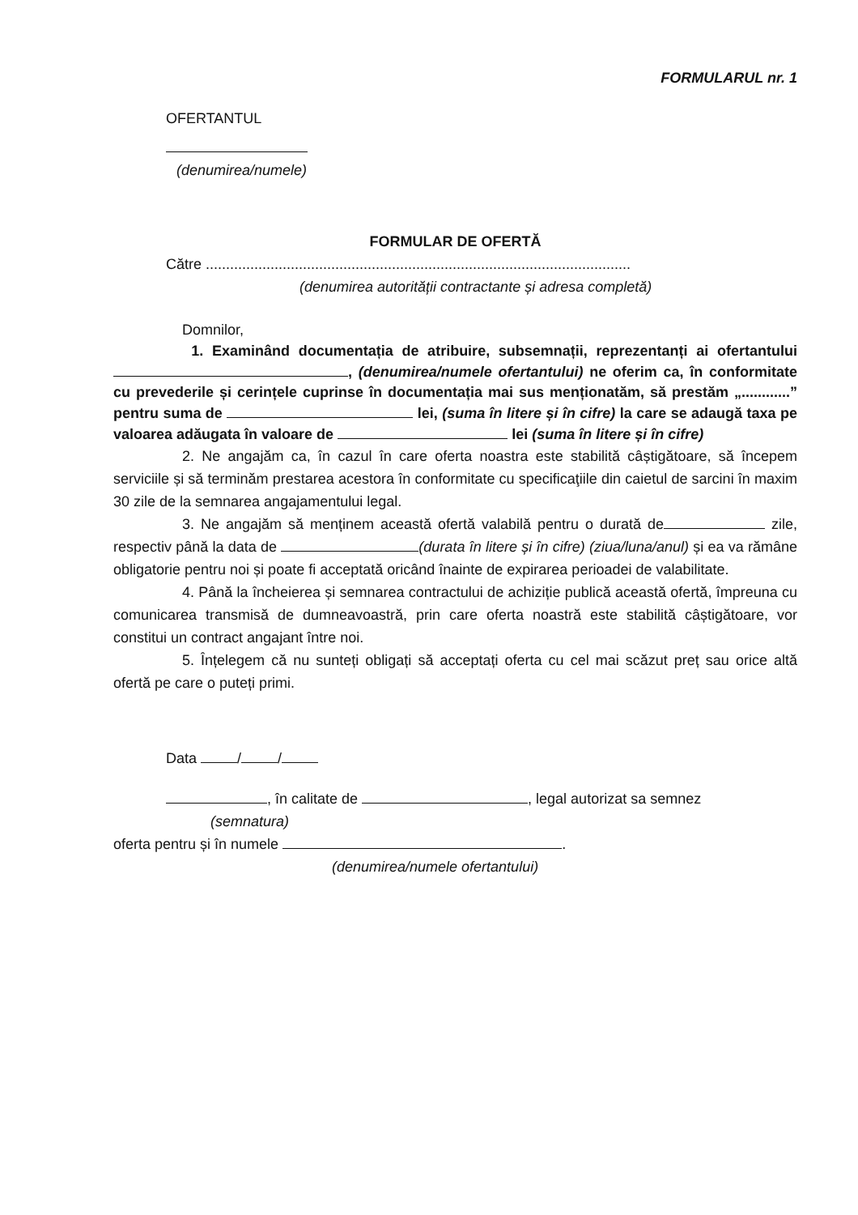FORMULARUL nr. 1
OFERTANTUL
(denumirea/numele)
FORMULAR DE OFERTĂ
Către .........................................................................................................
(denumirea autorității contractante și adresa completă)
Domnilor,
1. Examinând documentația de atribuire, subsemnații, reprezentanți ai ofertantului , (denumirea/numele ofertantului) ne oferim ca, în conformitate cu prevederile și cerințele cuprinse în documentația mai sus menționatăm, să prestăm „............” pentru suma de lei, (suma în litere și în cifre) la care se adaugă taxa pe valoarea adăugata în valoare de lei (suma în litere și în cifre)
2. Ne angajăm ca, în cazul în care oferta noastra este stabilită câștigătoare, să începem serviciile și să terminăm prestarea acestora în conformitate cu specificaţiile din caietul de sarcini în maxim 30 zile de la semnarea angajamentului legal.
3. Ne angajăm să menținem această ofertă valabilă pentru o durată de zile, respectiv până la data de (durata în litere și în cifre) (ziua/luna/anul) și ea va rămâne obligatorie pentru noi și poate fi acceptată oricând înainte de expirarea perioadei de valabilitate.
4. Până la încheierea și semnarea contractului de achiziție publică această ofertă, împreuna cu comunicarea transmisă de dumneavoastră, prin care oferta noastră este stabilită câștigătoare, vor constitui un contract angajant între noi.
5. Înțelegem că nu sunteți obligați să acceptați oferta cu cel mai scăzut preț sau orice altă ofertă pe care o puteți primi.
Data / /
, în calitate de , legal autorizat sa semnez
(semnatura)
oferta pentru și în numele .
(denumirea/numele ofertantului)